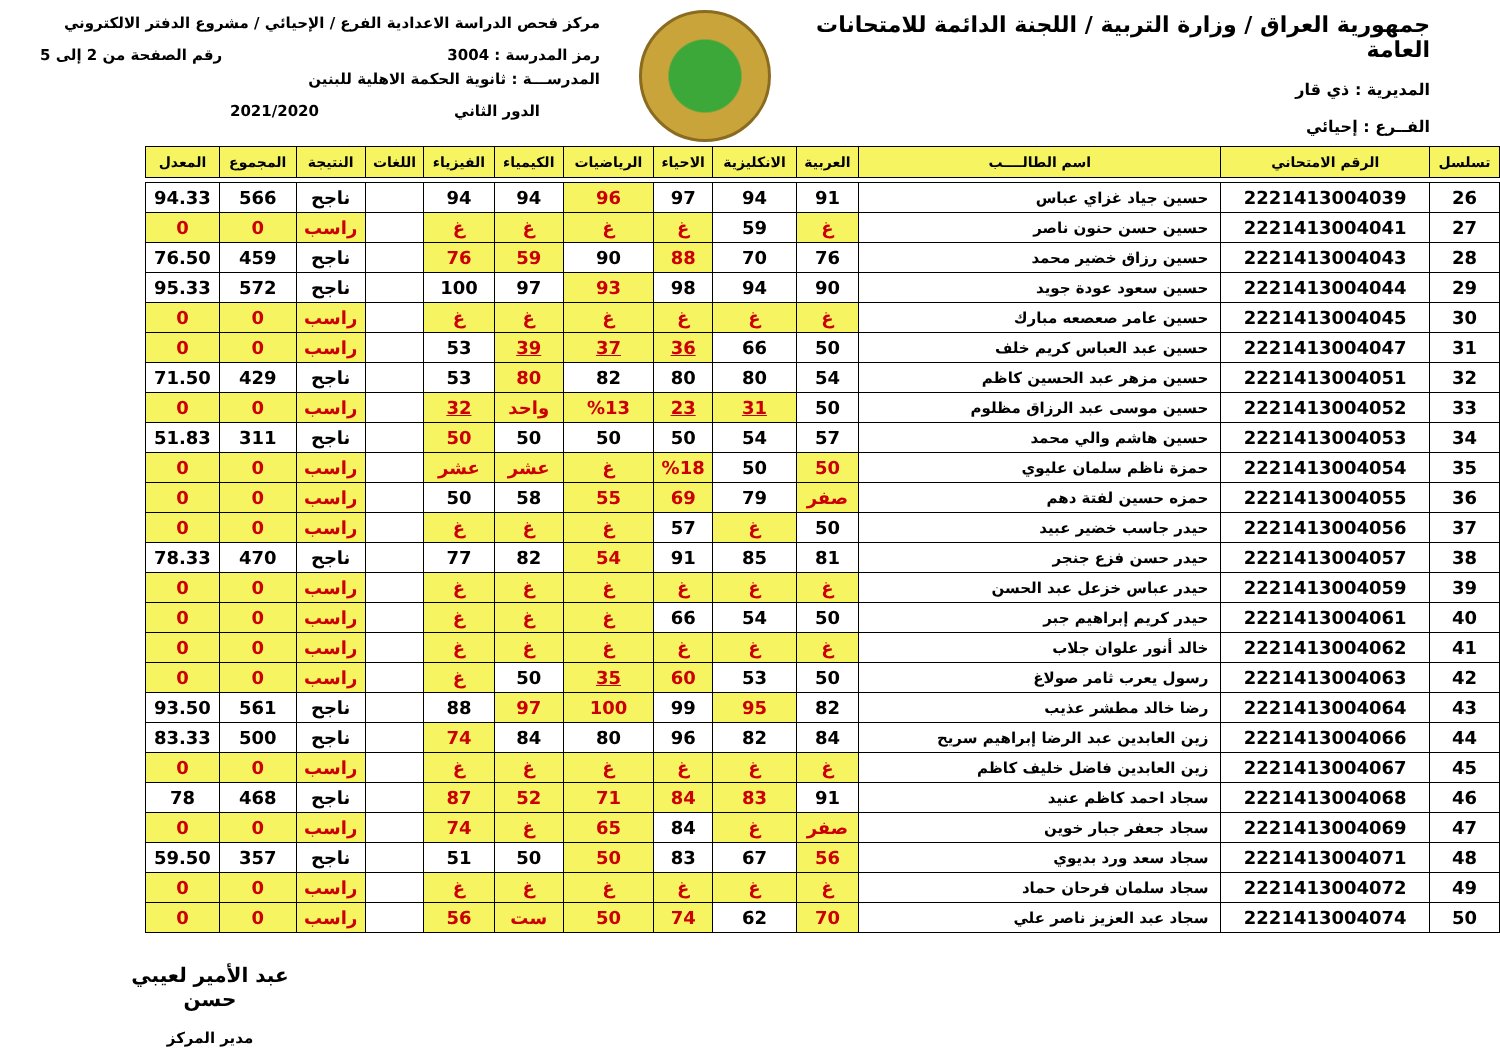جمهورية العراق / وزارة التربية / اللجنة الدائمة للامتحانات العامة
المديرية : ذي قار
الفــرع : إحيائي
مركز فحص الدراسة الاعدادية الفرع / الإحيائي / مشروع الدفتر الالكتروني
رمز المدرسة : 3004 رقم الصفحة من 2 إلى 5
المدرســـة : ثانوية الحكمة الاهلية للبنين
الدور الثاني 2021/2020
| تسلسل | الرقم الامتحاني | اسم الطالــــب | العربية | الانكليزية | الاحياء | الرياضيات | الكيمياء | الفيزياء | اللغات | النتيجة | المجموع | المعدل |
| --- | --- | --- | --- | --- | --- | --- | --- | --- | --- | --- | --- | --- |
| 26 | 2221413004039 | حسين جياد غزاي عباس | 91 | 94 | 97 | 96 | 94 | 94 | | ناجح | 566 | 94.33 |
| 27 | 2221413004041 | حسين حسن حنون ناصر | غ | 59 | غ | غ | غ | غ | | راسب | 0 | 0 |
| 28 | 2221413004043 | حسين رزاق خضير محمد | 76 | 70 | 88 | 90 | 59 | 76 | | ناجح | 459 | 76.50 |
| 29 | 2221413004044 | حسين سعود عودة جويد | 90 | 94 | 98 | 93 | 97 | 100 | | ناجح | 572 | 95.33 |
| 30 | 2221413004045 | حسين عامر صعصعه مبارك | غ | غ | غ | غ | غ | غ | | راسب | 0 | 0 |
| 31 | 2221413004047 | حسين عبد العباس كريم خلف | 50 | 66 | 36 | 37 | 39 | 53 | | راسب | 0 | 0 |
| 32 | 2221413004051 | حسين مزهر عبد الحسين كاظم | 54 | 80 | 80 | 82 | 80 | 53 | | ناجح | 429 | 71.50 |
| 33 | 2221413004052 | حسين موسى عبد الرزاق مظلوم | 50 | 31 | 23 | %13 | واحد | 32 | | راسب | 0 | 0 |
| 34 | 2221413004053 | حسين هاشم والي محمد | 57 | 54 | 50 | 50 | 50 | 50 | | ناجح | 311 | 51.83 |
| 35 | 2221413004054 | حمزة ناظم سلمان عليوي | 50 | 50 | %18 | غ | عشر | عشر | | راسب | 0 | 0 |
| 36 | 2221413004055 | حمزه حسين لفتة دهم | صفر | 79 | 69 | 55 | 58 | 50 | | راسب | 0 | 0 |
| 37 | 2221413004056 | حيدر جاسب خضير عبيد | 50 | غ | 57 | غ | غ | غ | | راسب | 0 | 0 |
| 38 | 2221413004057 | حيدر حسن فزع جنجر | 81 | 85 | 91 | 54 | 82 | 77 | | ناجح | 470 | 78.33 |
| 39 | 2221413004059 | حيدر عباس خزعل عبد الحسن | غ | غ | غ | غ | غ | غ | | راسب | 0 | 0 |
| 40 | 2221413004061 | حيدر كريم إبراهيم جبر | 50 | 54 | 66 | غ | غ | غ | | راسب | 0 | 0 |
| 41 | 2221413004062 | خالد أنور علوان جلاب | غ | غ | غ | غ | غ | غ | | راسب | 0 | 0 |
| 42 | 2221413004063 | رسول يعرب ثامر صولاغ | 50 | 53 | 60 | 35 | 50 | غ | | راسب | 0 | 0 |
| 43 | 2221413004064 | رضا خالد مطشر عذيب | 82 | 95 | 99 | 100 | 97 | 88 | | ناجح | 561 | 93.50 |
| 44 | 2221413004066 | زين العابدين عبد الرضا إبراهيم سريح | 84 | 82 | 96 | 80 | 84 | 74 | | ناجح | 500 | 83.33 |
| 45 | 2221413004067 | زين العابدين فاضل خليف كاظم | غ | غ | غ | غ | غ | غ | | راسب | 0 | 0 |
| 46 | 2221413004068 | سجاد احمد كاظم عنيد | 91 | 83 | 84 | 71 | 52 | 87 | | ناجح | 468 | 78 |
| 47 | 2221413004069 | سجاد جعفر جبار خوين | صفر | غ | 84 | 65 | غ | 74 | | راسب | 0 | 0 |
| 48 | 2221413004071 | سجاد سعد ورد بديوي | 56 | 67 | 83 | 50 | 50 | 51 | | ناجح | 357 | 59.50 |
| 49 | 2221413004072 | سجاد سلمان فرحان حماد | غ | غ | غ | غ | غ | غ | | راسب | 0 | 0 |
| 50 | 2221413004074 | سجاد عبد العزيز ناصر علي | 70 | 62 | 74 | 50 | ست | 56 | | راسب | 0 | 0 |
عبد الأمير لعيبي حسن
مدير المركز